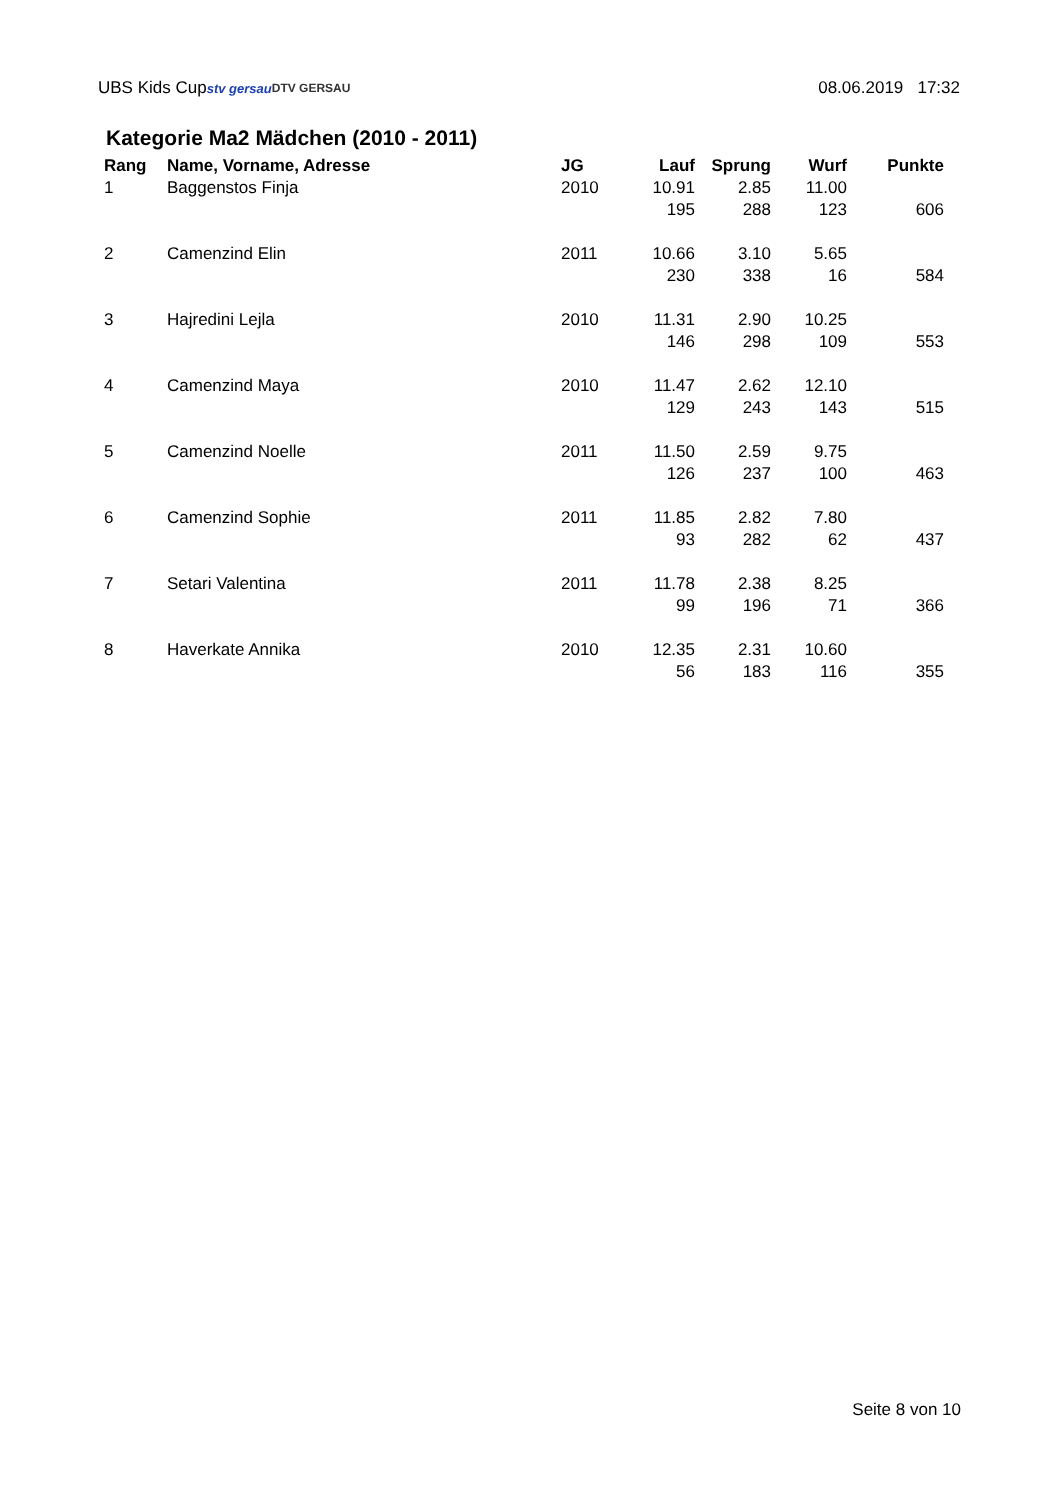UBS Kids Cup stv gersau DTV GERSAU 08.06.2019 17:32
Kategorie Ma2 Mädchen (2010 - 2011)
| Rang | Name, Vorname, Adresse | JG | Lauf | Sprung | Wurf | Punkte |
| --- | --- | --- | --- | --- | --- | --- |
| 1 | Baggenstos Finja | 2010 | 10.91 | 2.85 | 11.00 | |
| | | | 195 | 288 | 123 | 606 |
| 2 | Camenzind Elin | 2011 | 10.66 | 3.10 | 5.65 | |
| | | | 230 | 338 | 16 | 584 |
| 3 | Hajredini Lejla | 2010 | 11.31 | 2.90 | 10.25 | |
| | | | 146 | 298 | 109 | 553 |
| 4 | Camenzind Maya | 2010 | 11.47 | 2.62 | 12.10 | |
| | | | 129 | 243 | 143 | 515 |
| 5 | Camenzind Noelle | 2011 | 11.50 | 2.59 | 9.75 | |
| | | | 126 | 237 | 100 | 463 |
| 6 | Camenzind Sophie | 2011 | 11.85 | 2.82 | 7.80 | |
| | | | 93 | 282 | 62 | 437 |
| 7 | Setari Valentina | 2011 | 11.78 | 2.38 | 8.25 | |
| | | | 99 | 196 | 71 | 366 |
| 8 | Haverkate Annika | 2010 | 12.35 | 2.31 | 10.60 | |
| | | | 56 | 183 | 116 | 355 |
Seite 8 von 10